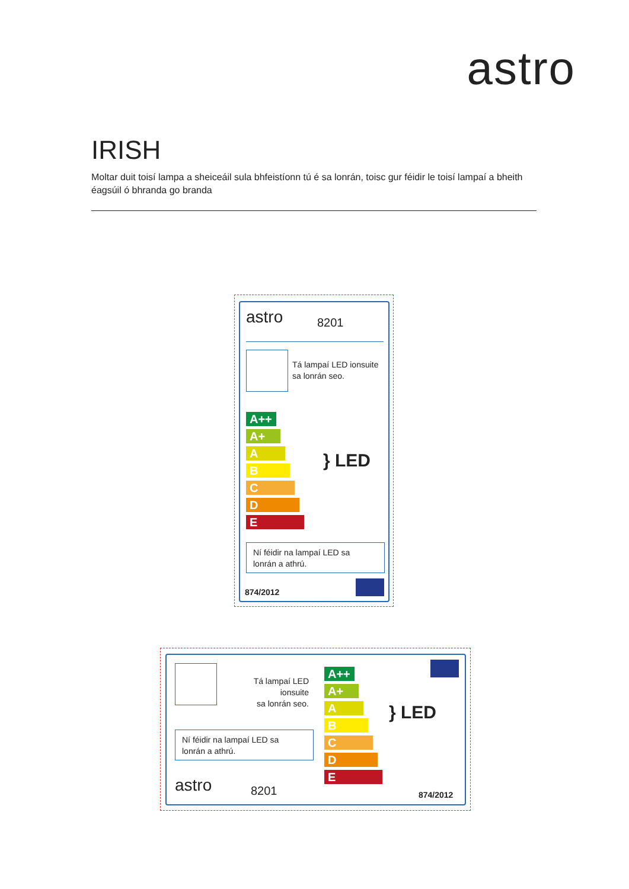astro
IRISH
Moltar duit toisí lampa a sheiceáil sula bhfeistíonn tú é sa lonrán, toisc gur féidir le toisí lampaí a bheith éagsúil ó bhranda go branda
astro 8201
Tá lampaí LED ionsuite
sa lonrán seo.
A++
A+
A
B
C
D
E
} LED
Ní féidir na lampaí LED sa
lonrán a athrú.
874/2012
Tá lampaí LED ionsuite
sa lonrán seo.
Ní féidir na lampaí LED sa
lonrán a athrú.
astro 8201
A++
A+
A
B
C
D
E
} LED
874/2012